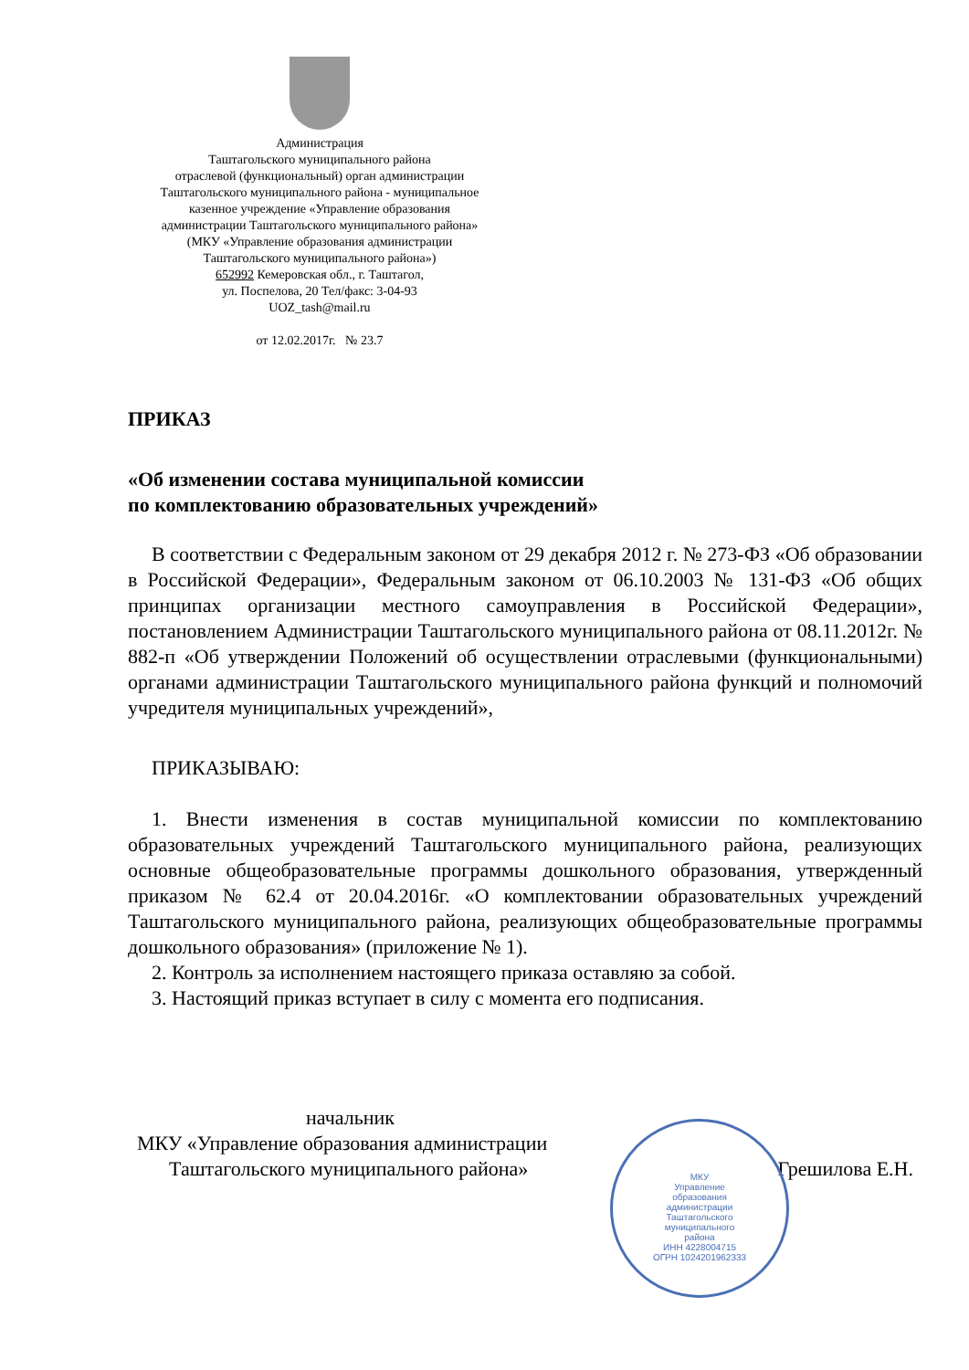Администрация
Таштагольского муниципального района
отраслевой (функциональный) орган администрации
Таштагольского муниципального района - муниципальное
казенное учреждение «Управление образования
администрации Таштагольского муниципального района»
(МКУ «Управление образования администрации
Таштагольского муниципального района»)
652992 Кемеровская обл., г. Таштагол,
ул. Поспелова, 20 Тел/факс: 3-04-93
UOZ_tash@mail.ru
от 12.02.2017г. № 23.7
ПРИКАЗ
«Об изменении состава муниципальной комиссии
по комплектованию образовательных учреждений»
В соответствии с Федеральным законом от 29 декабря 2012 г. № 273-ФЗ «Об образовании в Российской Федерации», Федеральным законом от 06.10.2003 № 131-ФЗ «Об общих принципах организации местного самоуправления в Российской Федерации», постановлением Администрации Таштагольского муниципального района от 08.11.2012г. № 882-п «Об утверждении Положений об осуществлении отраслевыми (функциональными) органами администрации Таштагольского муниципального района функций и полномочий учредителя муниципальных учреждений»,
ПРИКАЗЫВАЮ:
1. Внести изменения в состав муниципальной комиссии по комплектованию образовательных учреждений Таштагольского муниципального района, реализующих основные общеобразовательные программы дошкольного образования, утвержденный приказом № 62.4 от 20.04.2016г. «О комплектовании образовательных учреждений Таштагольского муниципального района, реализующих общеобразовательные программы дошкольного образования» (приложение № 1).
2. Контроль за исполнением настоящего приказа оставляю за собой.
3. Настоящий приказ вступает в силу с момента его подписания.
начальник
МКУ «Управление образования администрации
Таштагольского муниципального района» Грешилова Е.Н.
МКУ
Управление
образования
администрации
Таштагольского
муниципального
района
ИНН 4228004715
ОГРН 1024201962333